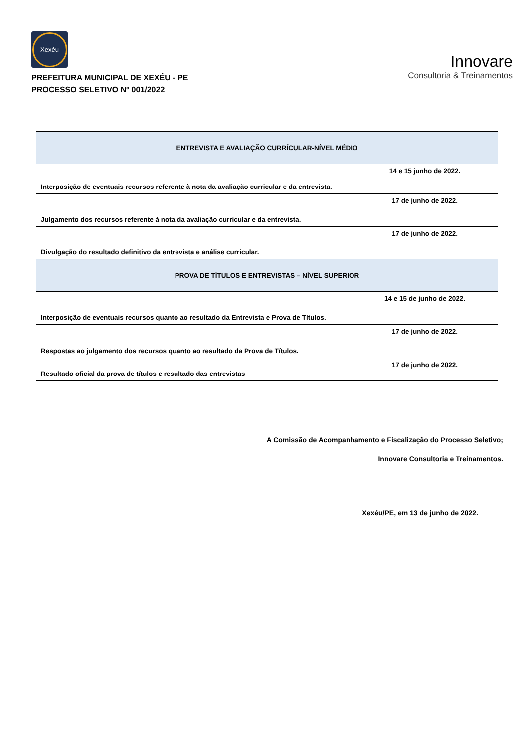Xexéu
PREFEITURA MUNICIPAL DE XEXÉU - PE
PROCESSO SELETIVO Nº 001/2022
Innovare
Consultoria & Treinamentos
| ENTREVISTA E AVALIAÇÃO CURRÍCULAR-NÍVEL MÉDIO | |
| Interposição de eventuais recursos referente à nota da avaliação curricular e da entrevista. | 14 e 15 junho de 2022. |
| Julgamento dos recursos referente à nota da avaliação curricular e da entrevista. | 17 de junho de 2022. |
| Divulgação do resultado definitivo da entrevista e análise curricular. | 17 de junho de 2022. |
| PROVA DE TÍTULOS E ENTREVISTAS – NÍVEL SUPERIOR | |
| Interposição de eventuais recursos quanto ao resultado da Entrevista e Prova de Títulos. | 14 e 15 de junho de 2022. |
| Respostas ao julgamento dos recursos quanto ao resultado da Prova de Títulos. | 17 de junho de 2022. |
| Resultado oficial da prova de títulos e resultado das entrevistas | 17 de junho de 2022. |
A Comissão de Acompanhamento e Fiscalização do Processo Seletivo;
Innovare Consultoria e Treinamentos.
Xexéu/PE, em 13 de junho de 2022.